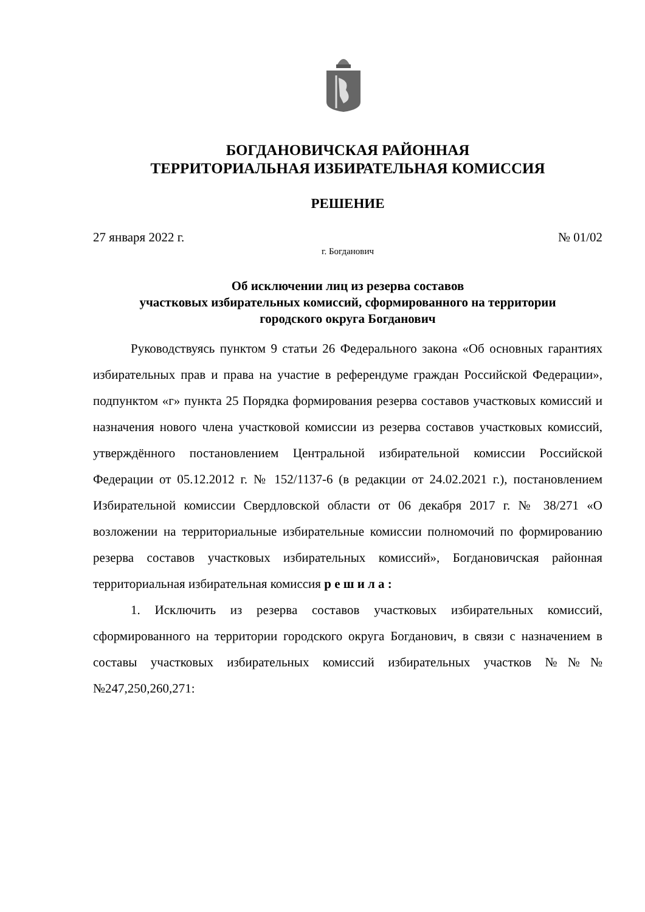БОГДАНОВИЧСКАЯ РАЙОННАЯ
ТЕРРИТОРИАЛЬНАЯ ИЗБИРАТЕЛЬНАЯ КОМИССИЯ
РЕШЕНИЕ
27 января 2022 г. № 01/02
г. Богданович
Об исключении лиц из резерва составов
участковых избирательных комиссий, сформированного на территории
городского округа Богданович
Руководствуясь пунктом 9 статьи 26 Федерального закона «Об основных гарантиях избирательных прав и права на участие в референдуме граждан Российской Федерации», подпунктом «г» пункта 25 Порядка формирования резерва составов участковых комиссий и назначения нового члена участковой комиссии из резерва составов участковых комиссий, утверждённого постановлением Центральной избирательной комиссии Российской Федерации от 05.12.2012 г. № 152/1137-6 (в редакции от 24.02.2021 г.), постановлением Избирательной комиссии Свердловской области от 06 декабря 2017 г. № 38/271 «О возложении на территориальные избирательные комиссии полномочий по формированию резерва составов участковых избирательных комиссий», Богдановичская районная территориальная избирательная комиссия р е ш и л а :
1. Исключить из резерва составов участковых избирательных комиссий, сформированного на территории городского округа Богданович, в связи с назначением в составы участковых избирательных комиссий избирательных участков №№№№247,250,260,271: